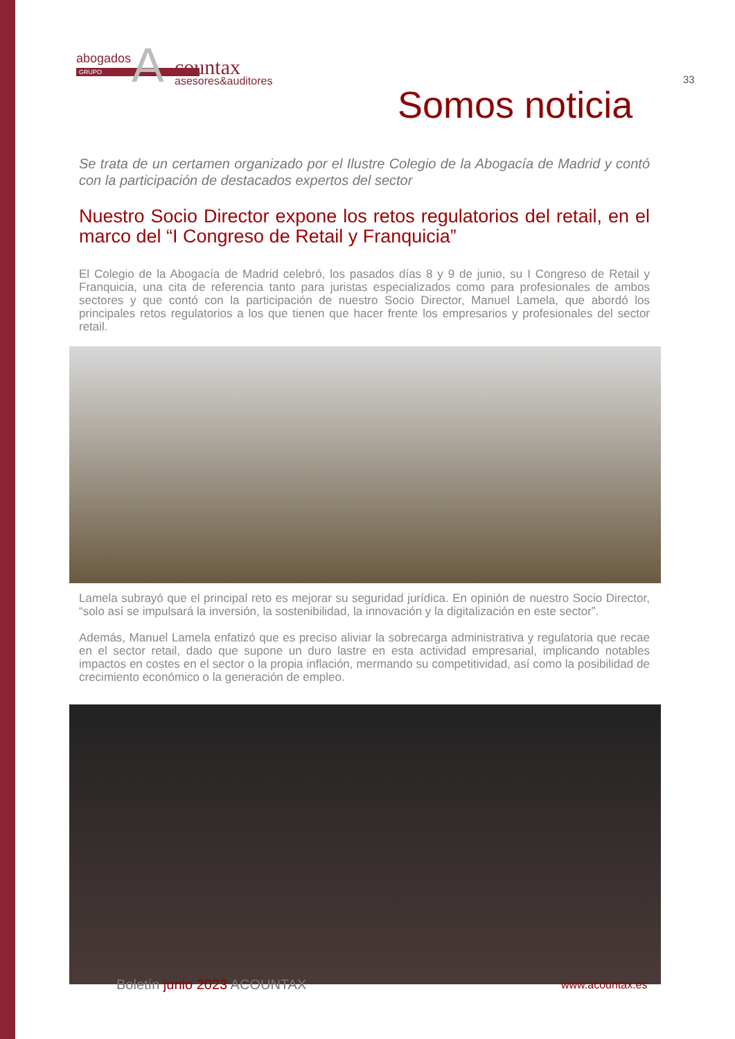abogados
GRUPO A countax
asesores&auditores
33
Somos noticia
Se trata de un certamen organizado por el Ilustre Colegio de la Abogacía de Madrid y contó con la participación de destacados expertos del sector
Nuestro Socio Director expone los retos regulatorios del retail, en el marco del “I Congreso de Retail y Franquicia”
El Colegio de la Abogacía de Madrid celebró, los pasados días 8 y 9 de junio, su I Congreso de Retail y Franquicia, una cita de referencia tanto para juristas especializados como para profesionales de ambos sectores y que contó con la participación de nuestro Socio Director, Manuel Lamela, que abordó los principales retos regulatorios a los que tienen que hacer frente los empresarios y profesionales del sector retail.
Lamela subrayó que el principal reto es mejorar su seguridad jurídica. En opinión de nuestro Socio Director, “solo así se impulsará la inversión, la sostenibilidad, la innovación y la digitalización en este sector”.
Además, Manuel Lamela enfatizó que es preciso aliviar la sobrecarga administrativa y regulatoria que recae en el sector retail, dado que supone un duro lastre en esta actividad empresarial, implicando notables impactos en costes en el sector o la propia inflación, mermando su competitividad, así como la posibilidad de crecimiento económico o la generación de empleo.
Boletín junio 2023 ACOUNTAX www.acountax.es